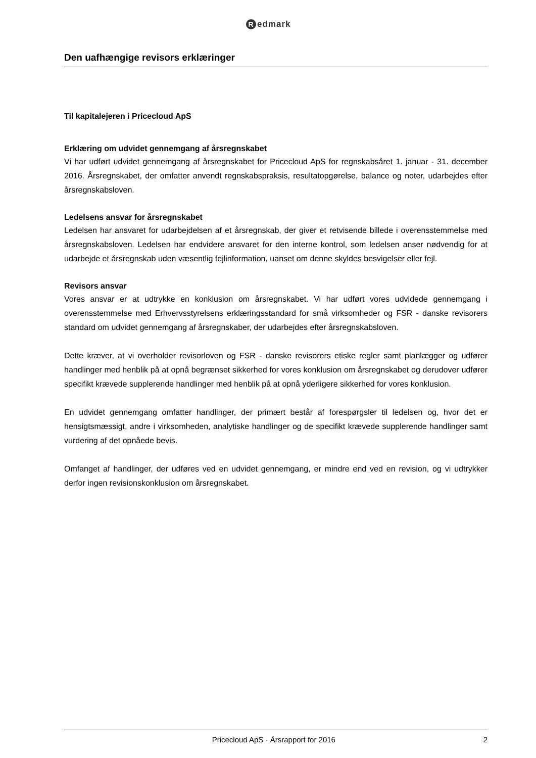Redmark
Den uafhængige revisors erklæringer
Til kapitalejeren i Pricecloud ApS
Erklæring om udvidet gennemgang af årsregnskabet
Vi har udført udvidet gennemgang af årsregnskabet for Pricecloud ApS for regnskabsåret 1. januar - 31. december 2016. Årsregnskabet, der omfatter anvendt regnskabspraksis, resultatopgørelse, balance og noter, udarbejdes efter årsregnskabsloven.
Ledelsens ansvar for årsregnskabet
Ledelsen har ansvaret for udarbejdelsen af et årsregnskab, der giver et retvisende billede i overensstemmelse med årsregnskabsloven. Ledelsen har endvidere ansvaret for den interne kontrol, som ledelsen anser nødvendig for at udarbejde et årsregnskab uden væsentlig fejlinformation, uanset om denne skyldes besvigelser eller fejl.
Revisors ansvar
Vores ansvar er at udtrykke en konklusion om årsregnskabet. Vi har udført vores udvidede gennemgang i overensstemmelse med Erhvervsstyrelsens erklæringsstandard for små virksomheder og FSR - danske revisorers standard om udvidet gennemgang af årsregnskaber, der udarbejdes efter årsregnskabsloven.
Dette kræver, at vi overholder revisorloven og FSR - danske revisorers etiske regler samt planlægger og udfører handlinger med henblik på at opnå begrænset sikkerhed for vores konklusion om årsregnskabet og derudover udfører specifikt krævede supplerende handlinger med henblik på at opnå yderligere sikkerhed for vores konklusion.
En udvidet gennemgang omfatter handlinger, der primært består af forespørgsler til ledelsen og, hvor det er hensigtsmæssigt, andre i virksomheden, analytiske handlinger og de specifikt krævede supplerende handlinger samt vurdering af det opnåede bevis.
Omfanget af handlinger, der udføres ved en udvidet gennemgang, er mindre end ved en revision, og vi udtrykker derfor ingen revisionskonklusion om årsregnskabet.
Pricecloud ApS · Årsrapport for 2016 2